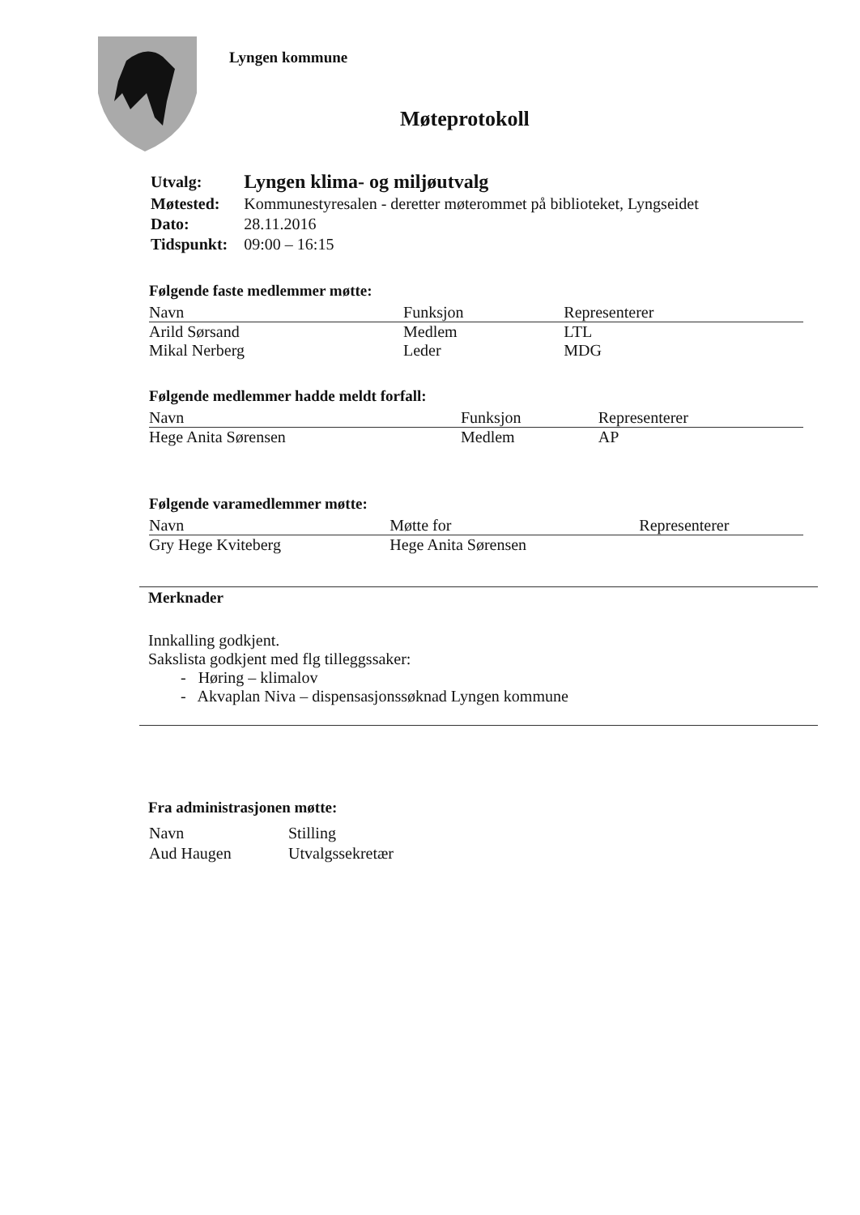Lyngen kommune
Møteprotokoll
| Utvalg: | Lyngen klima- og miljøutvalg |
| Møtested: | Kommunestyresalen - deretter møterommet på biblioteket, Lyngseidet |
| Dato: | 28.11.2016 |
| Tidspunkt: | 09:00 – 16:15 |
Følgende faste medlemmer møtte:
| Navn | Funksjon | Representerer |
| --- | --- | --- |
| Arild Sørsand | Medlem | LTL |
| Mikal Nerberg | Leder | MDG |
Følgende medlemmer hadde meldt forfall:
| Navn | Funksjon | Representerer |
| --- | --- | --- |
| Hege Anita Sørensen | Medlem | AP |
Følgende varamedlemmer møtte:
| Navn | Møtte for | Representerer |
| --- | --- | --- |
| Gry Hege Kviteberg | Hege Anita Sørensen | |
Merknader
Innkalling godkjent.
Sakslista godkjent med flg tilleggssaker:
- Høring – klimalov
- Akvaplan Niva – dispensasjonssøknad Lyngen kommune
Fra administrasjonen møtte:
| Navn | Stilling |
| Aud Haugen | Utvalgssekretær |